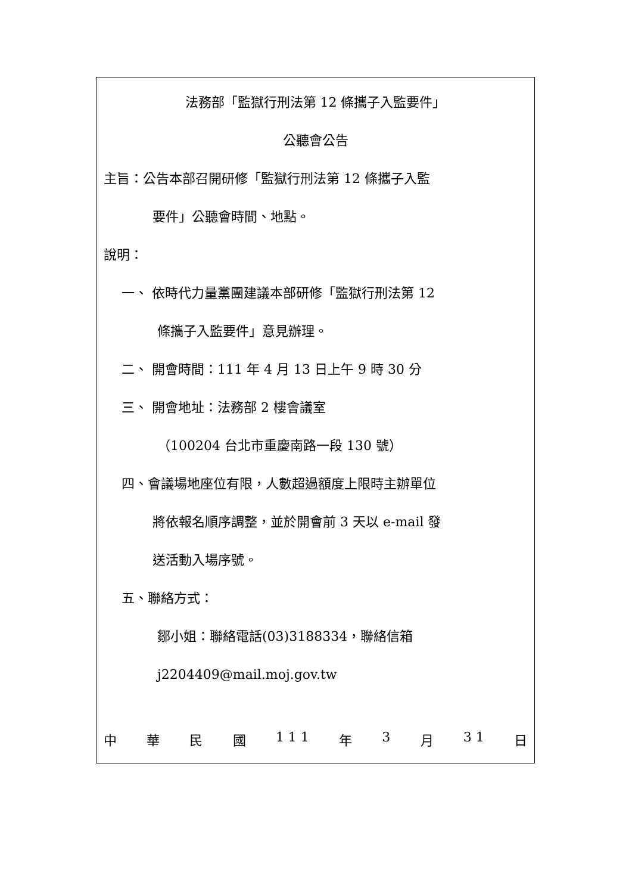法務部「監獄行刑法第 12 條攜子入監要件」
公聽會公告
主旨：公告本部召開研修「監獄行刑法第 12 條攜子入監
要件」公聽會時間、地點。
說明：
一、 依時代力量黨團建議本部研修「監獄行刑法第 12
條攜子入監要件」意見辦理。
二、 開會時間：111 年 4 月 13 日上午 9 時 30 分
三、 開會地址：法務部 2 樓會議室
（100204 台北市重慶南路一段 130 號）
四、會議場地座位有限，人數超過額度上限時主辦單位
將依報名順序調整，並於開會前 3 天以 e-mail 發
送活動入場序號。
五、聯絡方式：
鄒小姐：聯絡電話(03)3188334，聯絡信箱
j2204409@mail.moj.gov.tw
中華民國 1 1 1 年 3 月 3 1 日